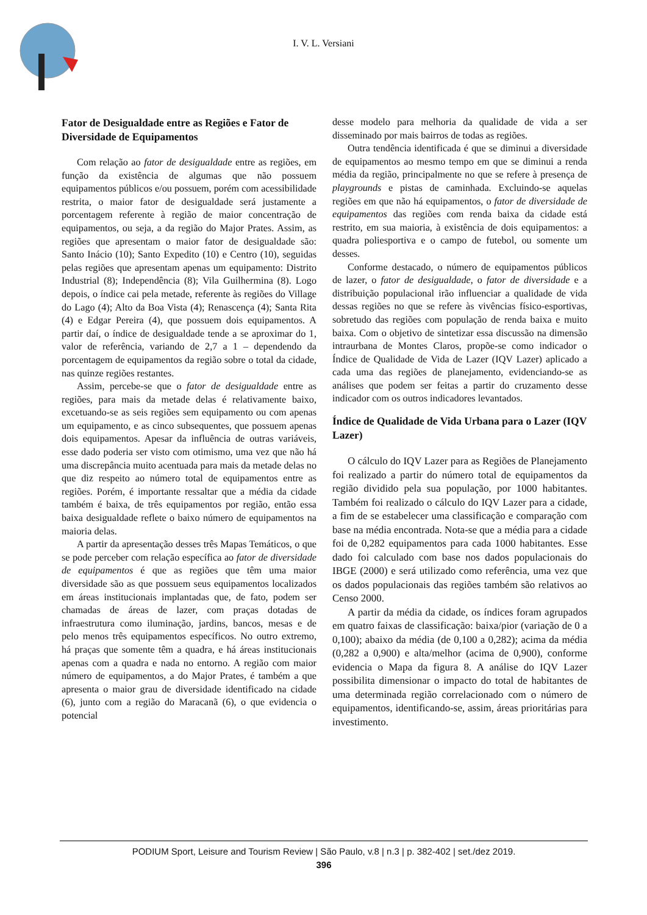I. V. L. Versiani
Fator de Desigualdade entre as Regiões e Fator de Diversidade de Equipamentos
Com relação ao fator de desigualdade entre as regiões, em função da existência de algumas que não possuem equipamentos públicos e/ou possuem, porém com acessibilidade restrita, o maior fator de desigualdade será justamente a porcentagem referente à região de maior concentração de equipamentos, ou seja, a da região do Major Prates. Assim, as regiões que apresentam o maior fator de desigualdade são: Santo Inácio (10); Santo Expedito (10) e Centro (10), seguidas pelas regiões que apresentam apenas um equipamento: Distrito Industrial (8); Independência (8); Vila Guilhermina (8). Logo depois, o índice cai pela metade, referente às regiões do Village do Lago (4); Alto da Boa Vista (4); Renascença (4); Santa Rita (4) e Edgar Pereira (4), que possuem dois equipamentos. A partir daí, o índice de desigualdade tende a se aproximar do 1, valor de referência, variando de 2,7 a 1 – dependendo da porcentagem de equipamentos da região sobre o total da cidade, nas quinze regiões restantes.
Assim, percebe-se que o fator de desigualdade entre as regiões, para mais da metade delas é relativamente baixo, excetuando-se as seis regiões sem equipamento ou com apenas um equipamento, e as cinco subsequentes, que possuem apenas dois equipamentos. Apesar da influência de outras variáveis, esse dado poderia ser visto com otimismo, uma vez que não há uma discrepância muito acentuada para mais da metade delas no que diz respeito ao número total de equipamentos entre as regiões. Porém, é importante ressaltar que a média da cidade também é baixa, de três equipamentos por região, então essa baixa desigualdade reflete o baixo número de equipamentos na maioria delas.
A partir da apresentação desses três Mapas Temáticos, o que se pode perceber com relação específica ao fator de diversidade de equipamentos é que as regiões que têm uma maior diversidade são as que possuem seus equipamentos localizados em áreas institucionais implantadas que, de fato, podem ser chamadas de áreas de lazer, com praças dotadas de infraestrutura como iluminação, jardins, bancos, mesas e de pelo menos três equipamentos específicos. No outro extremo, há praças que somente têm a quadra, e há áreas institucionais apenas com a quadra e nada no entorno. A região com maior número de equipamentos, a do Major Prates, é também a que apresenta o maior grau de diversidade identificado na cidade (6), junto com a região do Maracanã (6), o que evidencia o potencial
desse modelo para melhoria da qualidade de vida a ser disseminado por mais bairros de todas as regiões.
Outra tendência identificada é que se diminui a diversidade de equipamentos ao mesmo tempo em que se diminui a renda média da região, principalmente no que se refere à presença de playgrounds e pistas de caminhada. Excluindo-se aquelas regiões em que não há equipamentos, o fator de diversidade de equipamentos das regiões com renda baixa da cidade está restrito, em sua maioria, à existência de dois equipamentos: a quadra poliesportiva e o campo de futebol, ou somente um desses.
Conforme destacado, o número de equipamentos públicos de lazer, o fator de desigualdade, o fator de diversidade e a distribuição populacional irão influenciar a qualidade de vida dessas regiões no que se refere às vivências físico-esportivas, sobretudo das regiões com população de renda baixa e muito baixa. Com o objetivo de sintetizar essa discussão na dimensão intraurbana de Montes Claros, propõe-se como indicador o Índice de Qualidade de Vida de Lazer (IQV Lazer) aplicado a cada uma das regiões de planejamento, evidenciando-se as análises que podem ser feitas a partir do cruzamento desse indicador com os outros indicadores levantados.
Índice de Qualidade de Vida Urbana para o Lazer (IQV Lazer)
O cálculo do IQV Lazer para as Regiões de Planejamento foi realizado a partir do número total de equipamentos da região dividido pela sua população, por 1000 habitantes. Também foi realizado o cálculo do IQV Lazer para a cidade, a fim de se estabelecer uma classificação e comparação com base na média encontrada. Nota-se que a média para a cidade foi de 0,282 equipamentos para cada 1000 habitantes. Esse dado foi calculado com base nos dados populacionais do IBGE (2000) e será utilizado como referência, uma vez que os dados populacionais das regiões também são relativos ao Censo 2000.
A partir da média da cidade, os índices foram agrupados em quatro faixas de classificação: baixa/pior (variação de 0 a 0,100); abaixo da média (de 0,100 a 0,282); acima da média (0,282 a 0,900) e alta/melhor (acima de 0,900), conforme evidencia o Mapa da figura 8. A análise do IQV Lazer possibilita dimensionar o impacto do total de habitantes de uma determinada região correlacionado com o número de equipamentos, identificando-se, assim, áreas prioritárias para investimento.
PODIUM Sport, Leisure and Tourism Review | São Paulo, v.8 | n.3 | p. 382-402 | set./dez 2019.
396